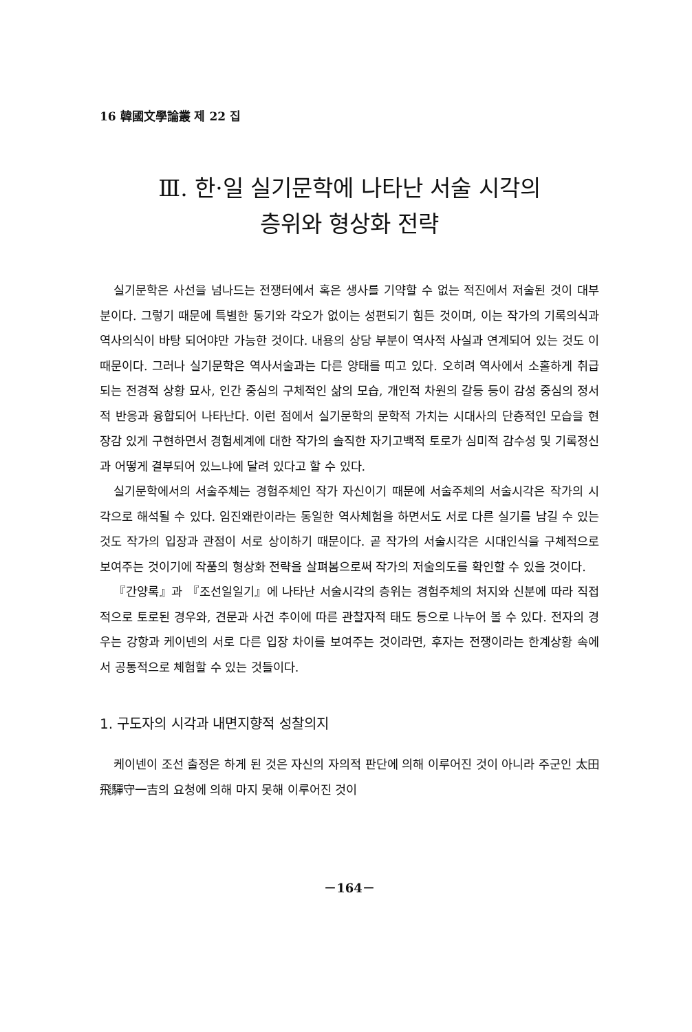16 韓國文學論叢 제 22 집
Ⅲ. 한·일 실기문학에 나타난 서술 시각의
층위와 형상화 전략
실기문학은 사선을 넘나드는 전쟁터에서 혹은 생사를 기약할 수 없는 적진에서 저술된 것이 대부분이다. 그렇기 때문에 특별한 동기와 각오가 없이는 성편되기 힘든 것이며, 이는 작가의 기록의식과 역사의식이 바탕 되어야만 가능한 것이다. 내용의 상당 부분이 역사적 사실과 연계되어 있는 것도 이 때문이다. 그러나 실기문학은 역사서술과는 다른 양태를 띠고 있다. 오히려 역사에서 소홀하게 취급되는 전경적 상황 묘사, 인간 중심의 구체적인 삶의 모습, 개인적 차원의 갈등 등이 감성 중심의 정서적 반응과 융합되어 나타난다. 이런 점에서 실기문학의 문학적 가치는 시대사의 단층적인 모습을 현장감 있게 구현하면서 경험세계에 대한 작가의 솔직한 자기고백적 토로가 심미적 감수성 및 기록정신과 어떻게 결부되어 있느냐에 달려 있다고 할 수 있다.
실기문학에서의 서술주체는 경험주체인 작가 자신이기 때문에 서술주체의 서술시각은 작가의 시각으로 해석될 수 있다. 임진왜란이라는 동일한 역사체험을 하면서도 서로 다른 실기를 남길 수 있는 것도 작가의 입장과 관점이 서로 상이하기 때문이다. 곧 작가의 서술시각은 시대인식을 구체적으로 보여주는 것이기에 작품의 형상화 전략을 살펴봄으로써 작가의 저술의도를 확인할 수 있을 것이다.
『간양록』과 『조선일일기』에 나타난 서술시각의 층위는 경험주체의 처지와 신분에 따라 직접적으로 토로된 경우와, 견문과 사건 추이에 따른 관찰자적 태도 등으로 나누어 볼 수 있다. 전자의 경우는 강항과 케이넨의 서로 다른 입장 차이를 보여주는 것이라면, 후자는 전쟁이라는 한계상황 속에서 공통적으로 체험할 수 있는 것들이다.
1. 구도자의 시각과 내면지향적 성찰의지
케이넨이 조선 출정은 하게 된 것은 자신의 자의적 판단에 의해 이루어진 것이 아니라 주군인 太田飛驒守一吉의 요청에 의해 마지 못해 이루어진 것이
－164－